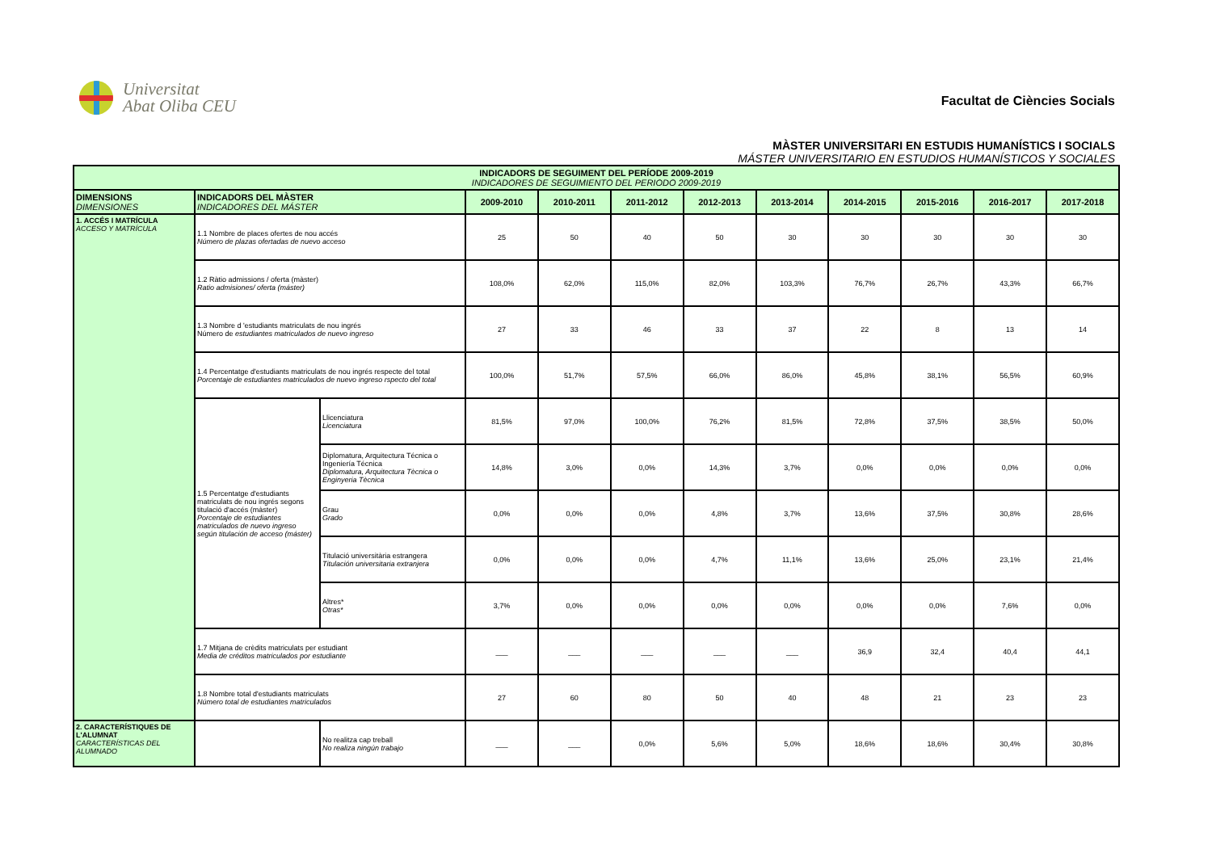Universitat
Abat Oliba CEU
Facultat de Ciències Socials
MÀSTER UNIVERSITARI EN ESTUDIS HUMANÍSTICS I SOCIALS
MÁSTER UNIVERSITARIO EN ESTUDIOS HUMANÍSTICOS Y SOCIALES
| INDICADORS DE SEGUIMENT DEL PERÍODE 2009-2019 INDICADORES DE SEGUIMIENTO DEL PERIODO 2009-2019 | | | | | | | | | | | |
| DIMENSIONS DIMENSIONES | INDICADORS DEL MÀSTER INDICADORES DEL MÁSTER | | 2009-2010 | 2010-2011 | 2011-2012 | 2012-2013 | 2013-2014 | 2014-2015 | 2015-2016 | 2016-2017 | 2017-2018 |
| 1. ACCÉS I MATRÍCULA ACCESO Y MATRÍCULA | 1.1 Nombre de places ofertes de nou accés Número de plazas ofertadas de nuevo acceso | | 25 | 50 | 40 | 50 | 30 | 30 | 30 | 30 | 30 |
| | 1.2 Ràtio admissions / oferta (màster) Ratio admisiones/ oferta (máster) | | 108,0% | 62,0% | 115,0% | 82,0% | 103,3% | 76,7% | 26,7% | 43,3% | 66,7% |
| | 1.3 Nombre d 'estudiants matriculats de nou ingrés Número de estudiantes matriculados de nuevo ingreso | | 27 | 33 | 46 | 33 | 37 | 22 | 8 | 13 | 14 |
| | 1.4 Percentatge d'estudiants matriculats de nou ingrés respecte del total Porcentaje de estudiantes matriculados de nuevo ingreso rspecto del total | | 100,0% | 51,7% | 57,5% | 66,0% | 86,0% | 45,8% | 38,1% | 56,5% | 60,9% |
| | 1.5 Percentatge d'estudiants matriculats de nou ingrés segons titulació d'accés (màster) Porcentaje de estudiantes matriculados de nuevo ingreso según titulación de acceso (máster) | Llicenciatura Licenciatura | 81,5% | 97,0% | 100,0% | 76,2% | 81,5% | 72,8% | 37,5% | 38,5% | 50,0% |
| | | Diplomatura, Arquitectura Técnica o Ingeniería Técnica Diplomatura, Arquitectura Tècnica o Enginyeria Tècnica | 14,8% | 3,0% | 0,0% | 14,3% | 3,7% | 0,0% | 0,0% | 0,0% | 0,0% |
| | | Grau Grado | 0,0% | 0,0% | 0,0% | 4,8% | 3,7% | 13,6% | 37,5% | 30,8% | 28,6% |
| | | Titulació universitària estrangera Titulación universitaria extranjera | 0,0% | 0,0% | 0,0% | 4,7% | 11,1% | 13,6% | 25,0% | 23,1% | 21,4% |
| | | Altres* Otras* | 3,7% | 0,0% | 0,0% | 0,0% | 0,0% | 0,0% | 0,0% | 7,6% | 0,0% |
| | 1.7 Mitjana de crèdits matriculats per estudiant Media de créditos matriculados por estudiante | | ___ | ___ | ___ | ___ | ___ | 36,9 | 32,4 | 40,4 | 44,1 |
| | 1.8 Nombre total d'estudiants matriculats Número total de estudiantes matriculados | | 27 | 60 | 80 | 50 | 40 | 48 | 21 | 23 | 23 |
| 2. CARACTERÍSTIQUES DE L'ALUMNAT CARACTERÍSTICAS DEL ALUMNADO | | No realitza cap treball No realiza ningún trabajo | ___ | ___ | 0,0% | 5,6% | 5,0% | 18,6% | 18,6% | 30,4% | 30,8% |